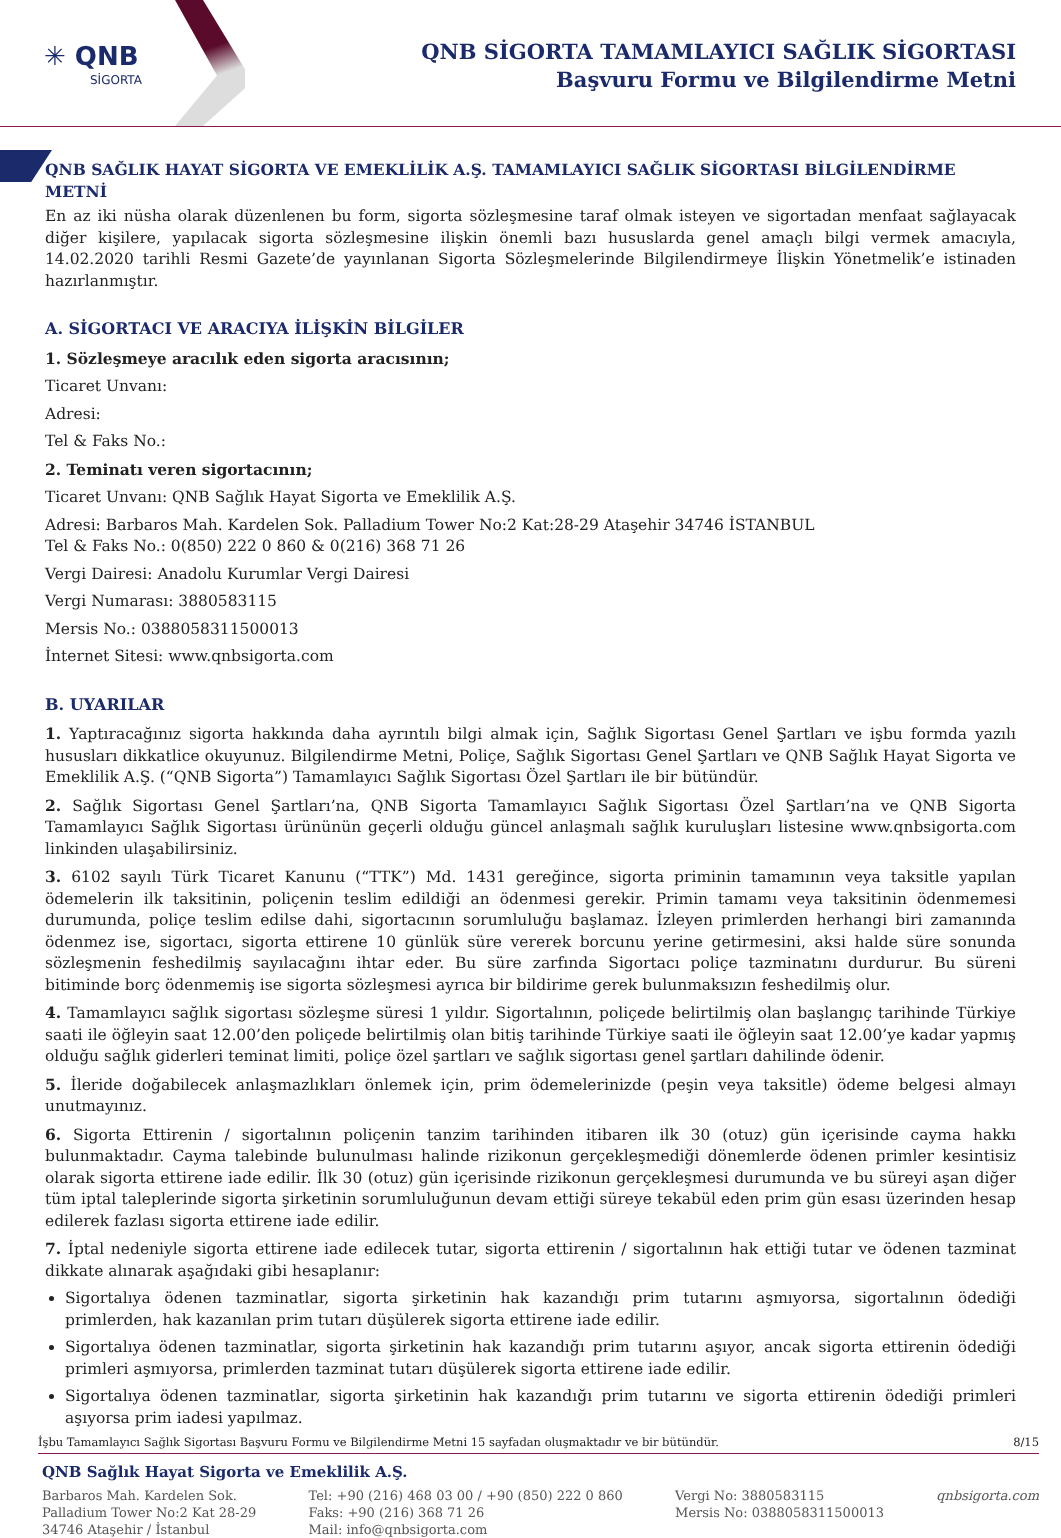✳ QNB
SİGORTA
QNB SİGORTA TAMAMLAYICI SAĞLIK SİGORTASI
Başvuru Formu ve Bilgilendirme Metni
QNB SAĞLIK HAYAT SİGORTA VE EMEKLİLİK A.Ş. TAMAMLAYICI SAĞLIK SİGORTASI BİLGİLENDİRME METNİ
En az iki nüsha olarak düzenlenen bu form, sigorta sözleşmesine taraf olmak isteyen ve sigortadan menfaat sağlayacak diğer kişilere, yapılacak sigorta sözleşmesine ilişkin önemli bazı hususlarda genel amaçlı bilgi vermek amacıyla, 14.02.2020 tarihli Resmi Gazete’de yayınlanan Sigorta Sözleşmelerinde Bilgilendirmeye İlişkin Yönetmelik’e istinaden hazırlanmıştır.
A. SİGORTACI VE ARACIYA İLİŞKİN BİLGİLER
1. Sözleşmeye aracılık eden sigorta aracısının;
Ticaret Unvanı:
Adresi:
Tel & Faks No.:
2. Teminatı veren sigortacının;
Ticaret Unvanı: QNB Sağlık Hayat Sigorta ve Emeklilik A.Ş.
Adresi: Barbaros Mah. Kardelen Sok. Palladium Tower No:2 Kat:28-29 Ataşehir 34746 İSTANBUL
Tel & Faks No.: 0(850) 222 0 860 & 0(216) 368 71 26
Vergi Dairesi: Anadolu Kurumlar Vergi Dairesi
Vergi Numarası: 3880583115
Mersis No.: 0388058311500013
İnternet Sitesi: www.qnbsigorta.com
B. UYARILAR
1. Yaptıracağınız sigorta hakkında daha ayrıntılı bilgi almak için, Sağlık Sigortası Genel Şartları ve işbu formda yazılı hususları dikkatlice okuyunuz. Bilgilendirme Metni, Poliçe, Sağlık Sigortası Genel Şartları ve QNB Sağlık Hayat Sigorta ve Emeklilik A.Ş. (“QNB Sigorta”) Tamamlayıcı Sağlık Sigortası Özel Şartları ile bir bütündür.
2. Sağlık Sigortası Genel Şartları’na, QNB Sigorta Tamamlayıcı Sağlık Sigortası Özel Şartları’na ve QNB Sigorta Tamamlayıcı Sağlık Sigortası ürününün geçerli olduğu güncel anlaşmalı sağlık kuruluşları listesine www.qnbsigorta.com linkinden ulaşabilirsiniz.
3. 6102 sayılı Türk Ticaret Kanunu (“TTK”) Md. 1431 gereğince, sigorta priminin tamamının veya taksitle yapılan ödemelerin ilk taksitinin, poliçenin teslim edildiği an ödenmesi gerekir. Primin tamamı veya taksitinin ödenmemesi durumunda, poliçe teslim edilse dahi, sigortacının sorumluluğu başlamaz. İzleyen primlerden herhangi biri zamanında ödenmez ise, sigortacı, sigorta ettirene 10 günlük süre vererek borcunu yerine getirmesini, aksi halde süre sonunda sözleşmenin feshedilmiş sayılacağını ihtar eder. Bu süre zarfında Sigortacı poliçe tazminatını durdurur. Bu süreni bitiminde borç ödenmemiş ise sigorta sözleşmesi ayrıca bir bildirime gerek bulunmaksızın feshedilmiş olur.
4. Tamamlayıcı sağlık sigortası sözleşme süresi 1 yıldır. Sigortalının, poliçede belirtilmiş olan başlangıç tarihinde Türkiye saati ile öğleyin saat 12.00’den poliçede belirtilmiş olan bitiş tarihinde Türkiye saati ile öğleyin saat 12.00’ye kadar yapmış olduğu sağlık giderleri teminat limiti, poliçe özel şartları ve sağlık sigortası genel şartları dahilinde ödenir.
5. İleride doğabilecek anlaşmazlıkları önlemek için, prim ödemelerinizde (peşin veya taksitle) ödeme belgesi almayı unutmayınız.
6. Sigorta Ettirenin / sigortalının poliçenin tanzim tarihinden itibaren ilk 30 (otuz) gün içerisinde cayma hakkı bulunmaktadır. Cayma talebinde bulunulması halinde rizikonun gerçekleşmediği dönemlerde ödenen primler kesintisiz olarak sigorta ettirene iade edilir. İlk 30 (otuz) gün içerisinde rizikonun gerçekleşmesi durumunda ve bu süreyi aşan diğer tüm iptal taleplerinde sigorta şirketinin sorumluluğunun devam ettiği süreye tekabül eden prim gün esası üzerinden hesap edilerek fazlası sigorta ettirene iade edilir.
7. İptal nedeniyle sigorta ettirene iade edilecek tutar, sigorta ettirenin / sigortalının hak ettiği tutar ve ödenen tazminat dikkate alınarak aşağıdaki gibi hesaplanır:
Sigortalıya ödenen tazminatlar, sigorta şirketinin hak kazandığı prim tutarını aşmıyorsa, sigortalının ödediği primlerden, hak kazanılan prim tutarı düşülerek sigorta ettirene iade edilir.
Sigortalıya ödenen tazminatlar, sigorta şirketinin hak kazandığı prim tutarını aşıyor, ancak sigorta ettirenin ödediği primleri aşmıyorsa, primlerden tazminat tutarı düşülerek sigorta ettirene iade edilir.
Sigortalıya ödenen tazminatlar, sigorta şirketinin hak kazandığı prim tutarını ve sigorta ettirenin ödediği primleri aşıyorsa prim iadesi yapılmaz.
İşbu Tamamlayıcı Sağlık Sigortası Başvuru Formu ve Bilgilendirme Metni 15 sayfadan oluşmaktadır ve bir bütündür. 8/15
QNB Sağlık Hayat Sigorta ve Emeklilik A.Ş.
Barbaros Mah. Kardelen Sok.
Palladium Tower No:2 Kat 28-29
34746 Ataşehir / İstanbul
Tel: +90 (216) 468 03 00 / +90 (850) 222 0 860
Faks: +90 (216) 368 71 26
Mail: info@qnbsigorta.com
Vergi No: 3880583115
Mersis No: 0388058311500013
qnbsigorta.com